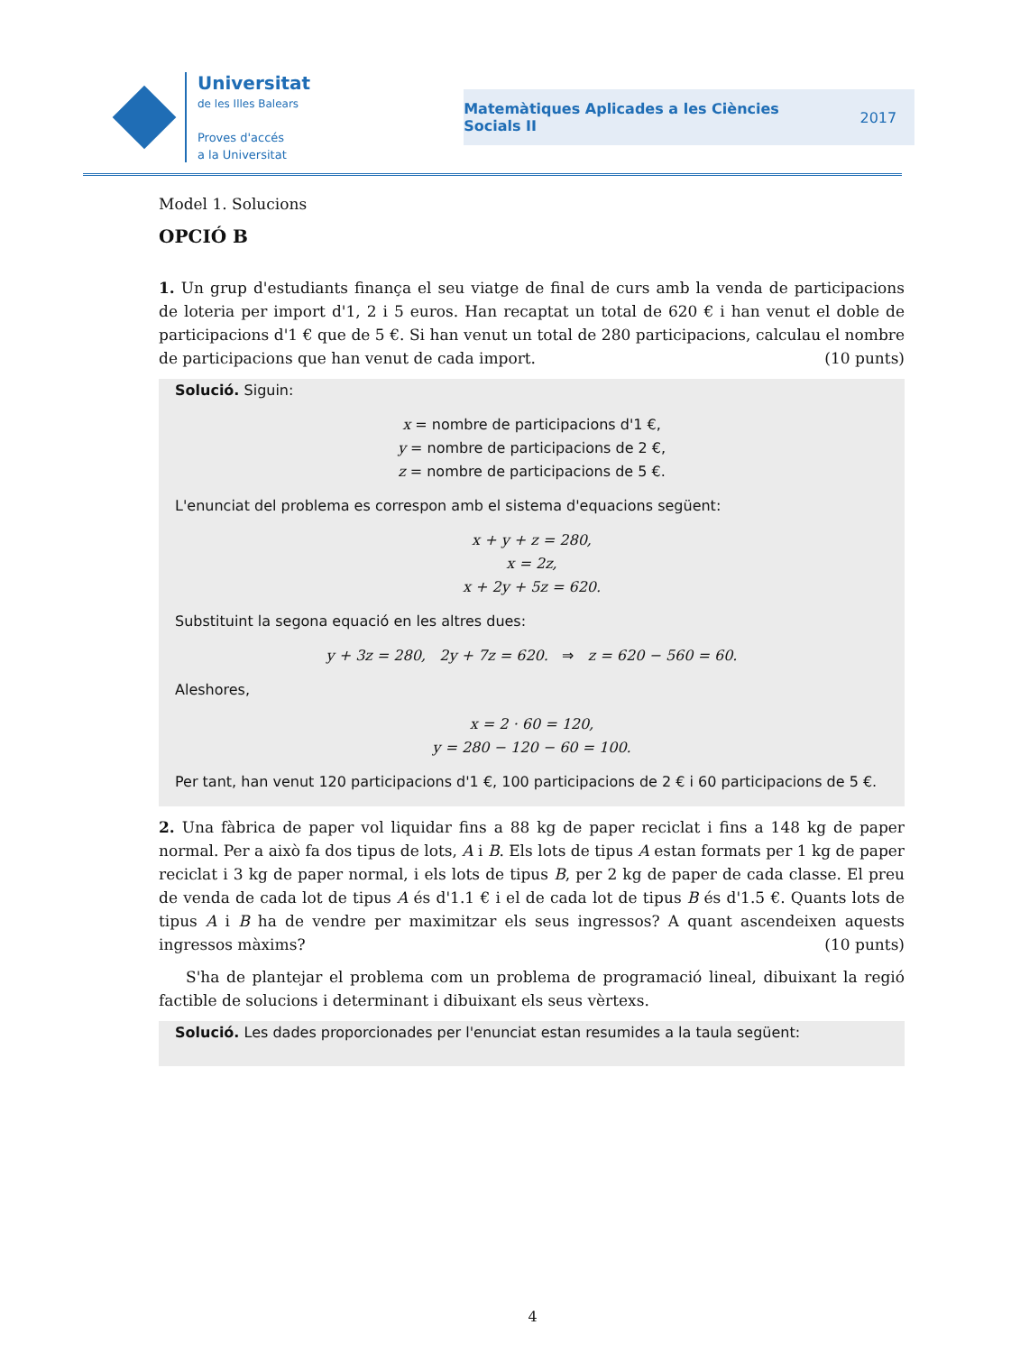Universitat
de les Illes Balears
Proves d'accés
a la Universitat
Matemàtiques Aplicades a les Ciències
Socials II 2017
Model 1. Solucions
OPCIÓ B
1. Un grup d'estudiants finança el seu viatge de final de curs amb la venda de participacions de loteria per import d'1, 2 i 5 euros. Han recaptat un total de 620 € i han venut el doble de participacions d'1 € que de 5 €. Si han venut un total de 280 participacions, calculau el nombre de participacions que han venut de cada import. (10 punts)
Solució. Siguin:
x = nombre de participacions d'1 €,
y = nombre de participacions de 2 €,
z = nombre de participacions de 5 €.
L'enunciat del problema es correspon amb el sistema d'equacions següent:
x + y + z = 280,
x = 2z,
x + 2y + 5z = 620.
Substituint la segona equació en les altres dues:
y + 3z = 280, 2y + 7z = 620. ⇒ z = 620 − 560 = 60.
Aleshores,
x = 2 · 60 = 120,
y = 280 − 120 − 60 = 100.
Per tant, han venut 120 participacions d'1 €, 100 participacions de 2 € i 60 participacions de 5 €.
2. Una fàbrica de paper vol liquidar fins a 88 kg de paper reciclat i fins a 148 kg de paper normal. Per a això fa dos tipus de lots, A i B. Els lots de tipus A estan formats per 1 kg de paper reciclat i 3 kg de paper normal, i els lots de tipus B, per 2 kg de paper de cada classe. El preu de venda de cada lot de tipus A és d'1.1 € i el de cada lot de tipus B és d'1.5 €. Quants lots de tipus A i B ha de vendre per maximitzar els seus ingressos? A quant ascendeixen aquests ingressos màxims? (10 punts)
S'ha de plantejar el problema com un problema de programació lineal, dibuixant la regió factible de solucions i determinant i dibuixant els seus vèrtexs.
Solució. Les dades proporcionades per l'enunciat estan resumides a la taula següent:
4